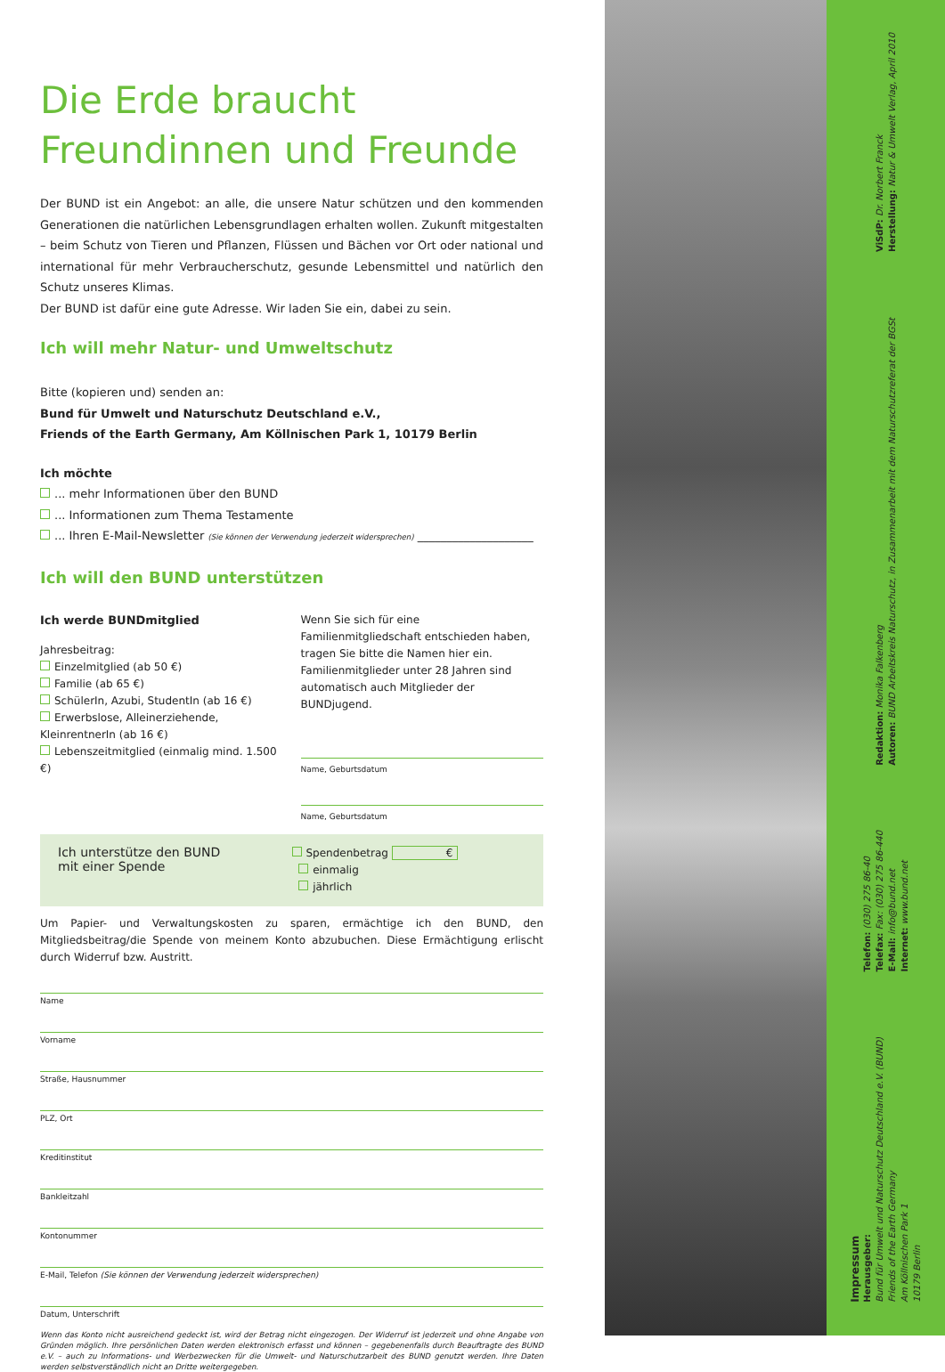Die Erde braucht Freundinnen und Freunde
Der BUND ist ein Angebot: an alle, die unsere Natur schützen und den kommenden Generationen die natürlichen Lebensgrundlagen erhalten wollen. Zukunft mitgestalten – beim Schutz von Tieren und Pflanzen, Flüssen und Bächen vor Ort oder national und international für mehr Verbraucherschutz, gesunde Lebensmittel und natürlich den Schutz unseres Klimas.
Der BUND ist dafür eine gute Adresse. Wir laden Sie ein, dabei zu sein.
Ich will mehr Natur- und Umweltschutz
Bitte (kopieren und) senden an:
Bund für Umwelt und Naturschutz Deutschland e.V.,
Friends of the Earth Germany, Am Köllnischen Park 1, 10179 Berlin
Ich möchte
... mehr Informationen über den BUND
... Informationen zum Thema Testamente
... Ihren E-Mail-Newsletter (Sie können der Verwendung jederzeit widersprechen) ____________________
Ich will den BUND unterstützen
Ich werde BUNDmitglied
Jahresbeitrag:
Einzelmitglied (ab 50 €)
Familie (ab 65 €)
SchülerIn, Azubi, StudentIn (ab 16 €)
Erwerbslose, Alleinerziehende, KleinrentnerIn (ab 16 €)
Lebenszeitmitglied (einmalig mind. 1.500 €)
Wenn Sie sich für eine Familienmitgliedschaft entschieden haben, tragen Sie bitte die Namen hier ein. Familienmitglieder unter 28 Jahren sind automatisch auch Mitglieder der BUNDjugend.
Name, Geburtsdatum
Name, Geburtsdatum
Ich unterstütze den BUND
mit einer Spende
Spendenbetrag €
einmalig
jährlich
Um Papier- und Verwaltungskosten zu sparen, ermächtige ich den BUND, den Mitgliedsbeitrag/die Spende von meinem Konto abzubuchen. Diese Ermächtigung erlischt durch Widerruf bzw. Austritt.
Name
Vorname
Straße, Hausnummer
PLZ, Ort
Kreditinstitut
Bankleitzahl
Kontonummer
E-Mail, Telefon (Sie können der Verwendung jederzeit widersprechen)
Datum, Unterschrift
Wenn das Konto nicht ausreichend gedeckt ist, wird der Betrag nicht eingezogen. Der Widerruf ist jederzeit und ohne Angabe von Gründen möglich. Ihre persönlichen Daten werden elektronisch erfasst und können – gegebenenfalls durch Beauftragte des BUND e.V. – auch zu Informations- und Werbezwecken für die Umwelt- und Naturschutzarbeit des BUND genutzt werden. Ihre Daten werden selbstverständlich nicht an Dritte weitergegeben.
ViSdP: Dr. Norbert Franck
Herstellung: Natur & Umwelt Verlag, April 2010
Redaktion: Monika Falkenberg
Autoren: BUND Arbeitskreis Naturschutz, in Zusammenarbeit mit dem Naturschutzreferat der BGSt
Telefon: (030) 275 86-40
Telefax: Fax: (030) 275 86-440
E-Mail: info@bund.net
Internet: www.bund.net
Impressum
Herausgeber:
Bund für Umwelt und Naturschutz Deutschland e.V. (BUND)
Friends of the Earth Germany
Am Köllnischen Park 1
10179 Berlin